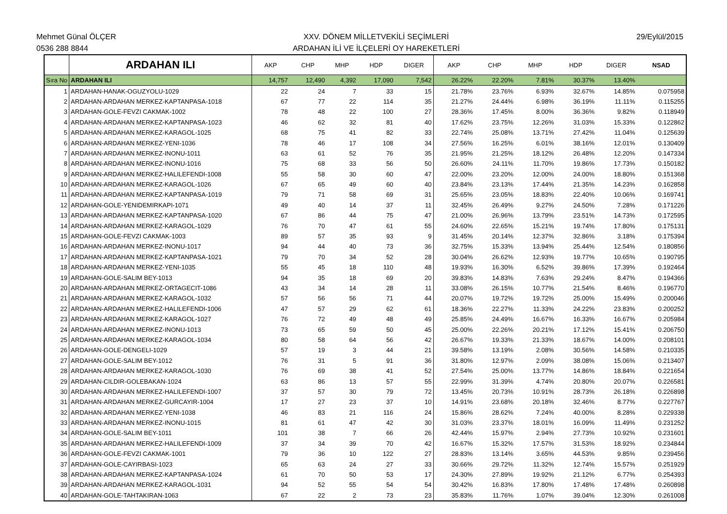Mehmet Günal ÖLÇER
0536 288 8844
XXV. DÖNEM MİLLETVEKİLİ SEÇİMLERİ
ARDAHAN İLİ VE İLÇELERİ OY HAREKETLERİ
29/Eylül/2015
| | ARDAHAN ILI | AKP | CHP | MHP | HDP | DIGER | AKP | CHP | MHP | HDP | DIGER | NSAD |
| --- | --- | --- | --- | --- | --- | --- | --- | --- | --- | --- | --- | --- |
| Sıra No | ARDAHAN ILI | 14,757 | 12,490 | 4,392 | 17,090 | 7,542 | 26.22% | 22.20% | 7.81% | 30.37% | 13.40% | |
| 1 | ARDAHAN-HANAK-OGUZYOLU-1029 | 22 | 24 | 7 | 33 | 15 | 21.78% | 23.76% | 6.93% | 32.67% | 14.85% | 0.075958 |
| 2 | ARDAHAN-ARDAHAN MERKEZ-KAPTANPASA-1018 | 67 | 77 | 22 | 114 | 35 | 21.27% | 24.44% | 6.98% | 36.19% | 11.11% | 0.115255 |
| 3 | ARDAHAN-GOLE-FEVZI CAKMAK-1002 | 78 | 48 | 22 | 100 | 27 | 28.36% | 17.45% | 8.00% | 36.36% | 9.82% | 0.118949 |
| 4 | ARDAHAN-ARDAHAN MERKEZ-KAPTANPASA-1023 | 46 | 62 | 32 | 81 | 40 | 17.62% | 23.75% | 12.26% | 31.03% | 15.33% | 0.122862 |
| 5 | ARDAHAN-ARDAHAN MERKEZ-KARAGOL-1025 | 68 | 75 | 41 | 82 | 33 | 22.74% | 25.08% | 13.71% | 27.42% | 11.04% | 0.125639 |
| 6 | ARDAHAN-ARDAHAN MERKEZ-YENI-1036 | 78 | 46 | 17 | 108 | 34 | 27.56% | 16.25% | 6.01% | 38.16% | 12.01% | 0.130409 |
| 7 | ARDAHAN-ARDAHAN MERKEZ-INONU-1011 | 63 | 61 | 52 | 76 | 35 | 21.95% | 21.25% | 18.12% | 26.48% | 12.20% | 0.147334 |
| 8 | ARDAHAN-ARDAHAN MERKEZ-INONU-1016 | 75 | 68 | 33 | 56 | 50 | 26.60% | 24.11% | 11.70% | 19.86% | 17.73% | 0.150182 |
| 9 | ARDAHAN-ARDAHAN MERKEZ-HALILEFENDI-1008 | 55 | 58 | 30 | 60 | 47 | 22.00% | 23.20% | 12.00% | 24.00% | 18.80% | 0.151368 |
| 10 | ARDAHAN-ARDAHAN MERKEZ-KARAGOL-1026 | 67 | 65 | 49 | 60 | 40 | 23.84% | 23.13% | 17.44% | 21.35% | 14.23% | 0.162858 |
| 11 | ARDAHAN-ARDAHAN MERKEZ-KAPTANPASA-1019 | 79 | 71 | 58 | 69 | 31 | 25.65% | 23.05% | 18.83% | 22.40% | 10.06% | 0.169741 |
| 12 | ARDAHAN-GOLE-YENIDEMIRKAPI-1071 | 49 | 40 | 14 | 37 | 11 | 32.45% | 26.49% | 9.27% | 24.50% | 7.28% | 0.171226 |
| 13 | ARDAHAN-ARDAHAN MERKEZ-KAPTANPASA-1020 | 67 | 86 | 44 | 75 | 47 | 21.00% | 26.96% | 13.79% | 23.51% | 14.73% | 0.172595 |
| 14 | ARDAHAN-ARDAHAN MERKEZ-KARAGOL-1029 | 76 | 70 | 47 | 61 | 55 | 24.60% | 22.65% | 15.21% | 19.74% | 17.80% | 0.175131 |
| 15 | ARDAHAN-GOLE-FEVZI CAKMAK-1003 | 89 | 57 | 35 | 93 | 9 | 31.45% | 20.14% | 12.37% | 32.86% | 3.18% | 0.175394 |
| 16 | ARDAHAN-ARDAHAN MERKEZ-INONU-1017 | 94 | 44 | 40 | 73 | 36 | 32.75% | 15.33% | 13.94% | 25.44% | 12.54% | 0.180856 |
| 17 | ARDAHAN-ARDAHAN MERKEZ-KAPTANPASA-1021 | 79 | 70 | 34 | 52 | 28 | 30.04% | 26.62% | 12.93% | 19.77% | 10.65% | 0.190795 |
| 18 | ARDAHAN-ARDAHAN MERKEZ-YENI-1035 | 55 | 45 | 18 | 110 | 48 | 19.93% | 16.30% | 6.52% | 39.86% | 17.39% | 0.192464 |
| 19 | ARDAHAN-GOLE-SALIM BEY-1013 | 94 | 35 | 18 | 69 | 20 | 39.83% | 14.83% | 7.63% | 29.24% | 8.47% | 0.194366 |
| 20 | ARDAHAN-ARDAHAN MERKEZ-ORTAGECIT-1086 | 43 | 34 | 14 | 28 | 11 | 33.08% | 26.15% | 10.77% | 21.54% | 8.46% | 0.196770 |
| 21 | ARDAHAN-ARDAHAN MERKEZ-KARAGOL-1032 | 57 | 56 | 56 | 71 | 44 | 20.07% | 19.72% | 19.72% | 25.00% | 15.49% | 0.200046 |
| 22 | ARDAHAN-ARDAHAN MERKEZ-HALILEFENDI-1006 | 47 | 57 | 29 | 62 | 61 | 18.36% | 22.27% | 11.33% | 24.22% | 23.83% | 0.200252 |
| 23 | ARDAHAN-ARDAHAN MERKEZ-KARAGOL-1027 | 76 | 72 | 49 | 48 | 49 | 25.85% | 24.49% | 16.67% | 16.33% | 16.67% | 0.205984 |
| 24 | ARDAHAN-ARDAHAN MERKEZ-INONU-1013 | 73 | 65 | 59 | 50 | 45 | 25.00% | 22.26% | 20.21% | 17.12% | 15.41% | 0.206750 |
| 25 | ARDAHAN-ARDAHAN MERKEZ-KARAGOL-1034 | 80 | 58 | 64 | 56 | 42 | 26.67% | 19.33% | 21.33% | 18.67% | 14.00% | 0.208101 |
| 26 | ARDAHAN-GOLE-DENGELI-1029 | 57 | 19 | 3 | 44 | 21 | 39.58% | 13.19% | 2.08% | 30.56% | 14.58% | 0.210335 |
| 27 | ARDAHAN-GOLE-SALIM BEY-1012 | 76 | 31 | 5 | 91 | 36 | 31.80% | 12.97% | 2.09% | 38.08% | 15.06% | 0.213407 |
| 28 | ARDAHAN-ARDAHAN MERKEZ-KARAGOL-1030 | 76 | 69 | 38 | 41 | 52 | 27.54% | 25.00% | 13.77% | 14.86% | 18.84% | 0.221654 |
| 29 | ARDAHAN-CILDIR-GOLEBAKAN-1024 | 63 | 86 | 13 | 57 | 55 | 22.99% | 31.39% | 4.74% | 20.80% | 20.07% | 0.226581 |
| 30 | ARDAHAN-ARDAHAN MERKEZ-HALILEFENDI-1007 | 37 | 57 | 30 | 79 | 72 | 13.45% | 20.73% | 10.91% | 28.73% | 26.18% | 0.226898 |
| 31 | ARDAHAN-ARDAHAN MERKEZ-GURCAYIR-1004 | 17 | 27 | 23 | 37 | 10 | 14.91% | 23.68% | 20.18% | 32.46% | 8.77% | 0.227767 |
| 32 | ARDAHAN-ARDAHAN MERKEZ-YENI-1038 | 46 | 83 | 21 | 116 | 24 | 15.86% | 28.62% | 7.24% | 40.00% | 8.28% | 0.229338 |
| 33 | ARDAHAN-ARDAHAN MERKEZ-INONU-1015 | 81 | 61 | 47 | 42 | 30 | 31.03% | 23.37% | 18.01% | 16.09% | 11.49% | 0.231252 |
| 34 | ARDAHAN-GOLE-SALIM BEY-1011 | 101 | 38 | 7 | 66 | 26 | 42.44% | 15.97% | 2.94% | 27.73% | 10.92% | 0.231601 |
| 35 | ARDAHAN-ARDAHAN MERKEZ-HALILEFENDI-1009 | 37 | 34 | 39 | 70 | 42 | 16.67% | 15.32% | 17.57% | 31.53% | 18.92% | 0.234844 |
| 36 | ARDAHAN-GOLE-FEVZI CAKMAK-1001 | 79 | 36 | 10 | 122 | 27 | 28.83% | 13.14% | 3.65% | 44.53% | 9.85% | 0.239456 |
| 37 | ARDAHAN-GOLE-CAYIRBASI-1023 | 65 | 63 | 24 | 27 | 33 | 30.66% | 29.72% | 11.32% | 12.74% | 15.57% | 0.251929 |
| 38 | ARDAHAN-ARDAHAN MERKEZ-KAPTANPASA-1024 | 61 | 70 | 50 | 53 | 17 | 24.30% | 27.89% | 19.92% | 21.12% | 6.77% | 0.254393 |
| 39 | ARDAHAN-ARDAHAN MERKEZ-KARAGOL-1031 | 94 | 52 | 55 | 54 | 54 | 30.42% | 16.83% | 17.80% | 17.48% | 17.48% | 0.260898 |
| 40 | ARDAHAN-GOLE-TAHTAKIRAN-1063 | 67 | 22 | 2 | 73 | 23 | 35.83% | 11.76% | 1.07% | 39.04% | 12.30% | 0.261008 |